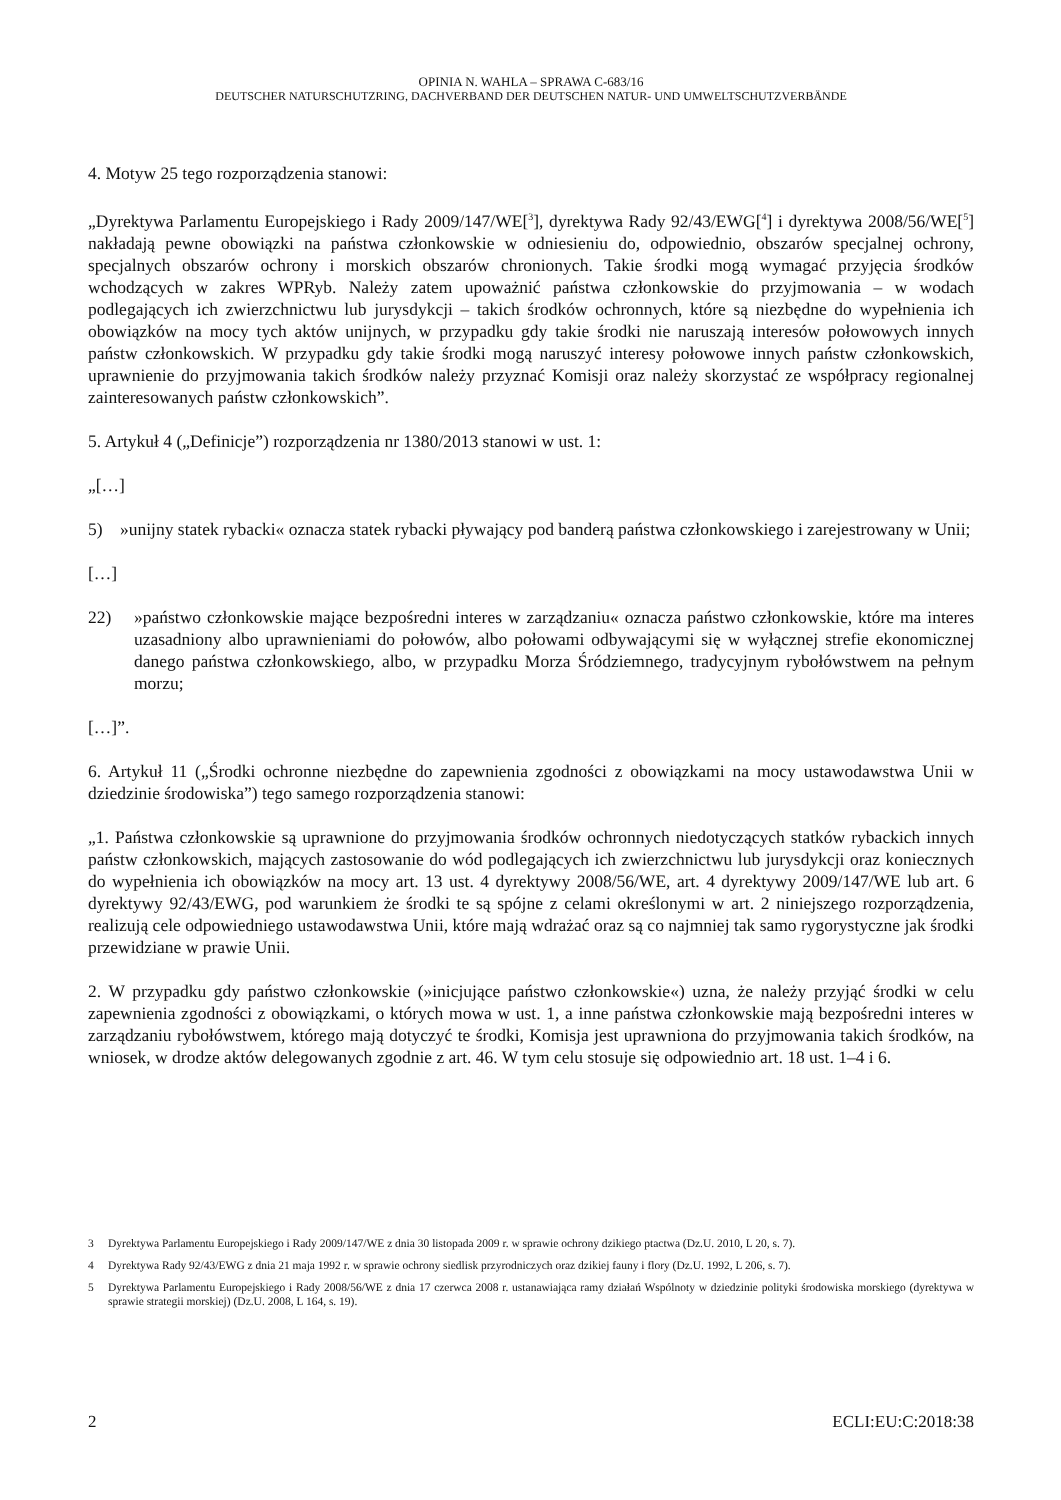OPINIA N. WAHLA – SPRAWA C-683/16
DEUTSCHER NATURSCHUTZRING, DACHVERBAND DER DEUTSCHEN NATUR- UND UMWELTSCHUTZVERBÄNDE
4. Motyw 25 tego rozporządzenia stanowi:
„Dyrektywa Parlamentu Europejskiego i Rady 2009/147/WE[<sup>3</sup>], dyrektywa Rady 92/43/EWG[<sup>4</sup>] i dyrektywa 2008/56/WE[<sup>5</sup>] nakładają pewne obowiązki na państwa członkowskie w odniesieniu do, odpowiednio, obszarów specjalnej ochrony, specjalnych obszarów ochrony i morskich obszarów chronionych. Takie środki mogą wymagać przyjęcia środków wchodzących w zakres WPRyb. Należy zatem upoważnić państwa członkowskie do przyjmowania – w wodach podlegających ich zwierzchnictwu lub jurysdykcji – takich środków ochronnych, które są niezbędne do wypełnienia ich obowiązków na mocy tych aktów unijnych, w przypadku gdy takie środki nie naruszają interesów połowowych innych państw członkowskich. W przypadku gdy takie środki mogą naruszyć interesy połowowe innych państw członkowskich, uprawnienie do przyjmowania takich środków należy przyznać Komisji oraz należy skorzystać ze współpracy regionalnej zainteresowanych państw członkowskich”.
5. Artykuł 4 („Definicje”) rozporządzenia nr 1380/2013 stanowi w ust. 1:
„[…]
5) »unijny statek rybacki« oznacza statek rybacki pływający pod banderą państwa członkowskiego i zarejestrowany w Unii;
[…]
22) »państwo członkowskie mające bezpośredni interes w zarządzaniu« oznacza państwo członkowskie, które ma interes uzasadniony albo uprawnieniami do połowów, albo połowami odbywającymi się w wyłącznej strefie ekonomicznej danego państwa członkowskiego, albo, w przypadku Morza Śródziemnego, tradycyjnym rybołówstwem na pełnym morzu;
[…]”.
6. Artykuł 11 („Środki ochronne niezbędne do zapewnienia zgodności z obowiązkami na mocy ustawodawstwa Unii w dziedzinie środowiska”) tego samego rozporządzenia stanowi:
„1. Państwa członkowskie są uprawnione do przyjmowania środków ochronnych niedotyczących statków rybackich innych państw członkowskich, mających zastosowanie do wód podlegających ich zwierzchnictwu lub jurysdykcji oraz koniecznych do wypełnienia ich obowiązków na mocy art. 13 ust. 4 dyrektywy 2008/56/WE, art. 4 dyrektywy 2009/147/WE lub art. 6 dyrektywy 92/43/EWG, pod warunkiem że środki te są spójne z celami określonymi w art. 2 niniejszego rozporządzenia, realizują cele odpowiedniego ustawodawstwa Unii, które mają wdrażać oraz są co najmniej tak samo rygorystyczne jak środki przewidziane w prawie Unii.
2. W przypadku gdy państwo członkowskie (»inicjujące państwo członkowskie«) uzna, że należy przyjąć środki w celu zapewnienia zgodności z obowiązkami, o których mowa w ust. 1, a inne państwa członkowskie mają bezpośredni interes w zarządzaniu rybołówstwem, którego mają dotyczyć te środki, Komisja jest uprawniona do przyjmowania takich środków, na wniosek, w drodze aktów delegowanych zgodnie z art. 46. W tym celu stosuje się odpowiednio art. 18 ust. 1–4 i 6.
3 Dyrektywa Parlamentu Europejskiego i Rady 2009/147/WE z dnia 30 listopada 2009 r. w sprawie ochrony dzikiego ptactwa (Dz.U. 2010, L 20, s. 7).
4 Dyrektywa Rady 92/43/EWG z dnia 21 maja 1992 r. w sprawie ochrony siedlisk przyrodniczych oraz dzikiej fauny i flory (Dz.U. 1992, L 206, s. 7).
5 Dyrektywa Parlamentu Europejskiego i Rady 2008/56/WE z dnia 17 czerwca 2008 r. ustanawiająca ramy działań Wspólnoty w dziedzinie polityki środowiska morskiego (dyrektywa w sprawie strategii morskiej) (Dz.U. 2008, L 164, s. 19).
2 ECLI:EU:C:2018:38